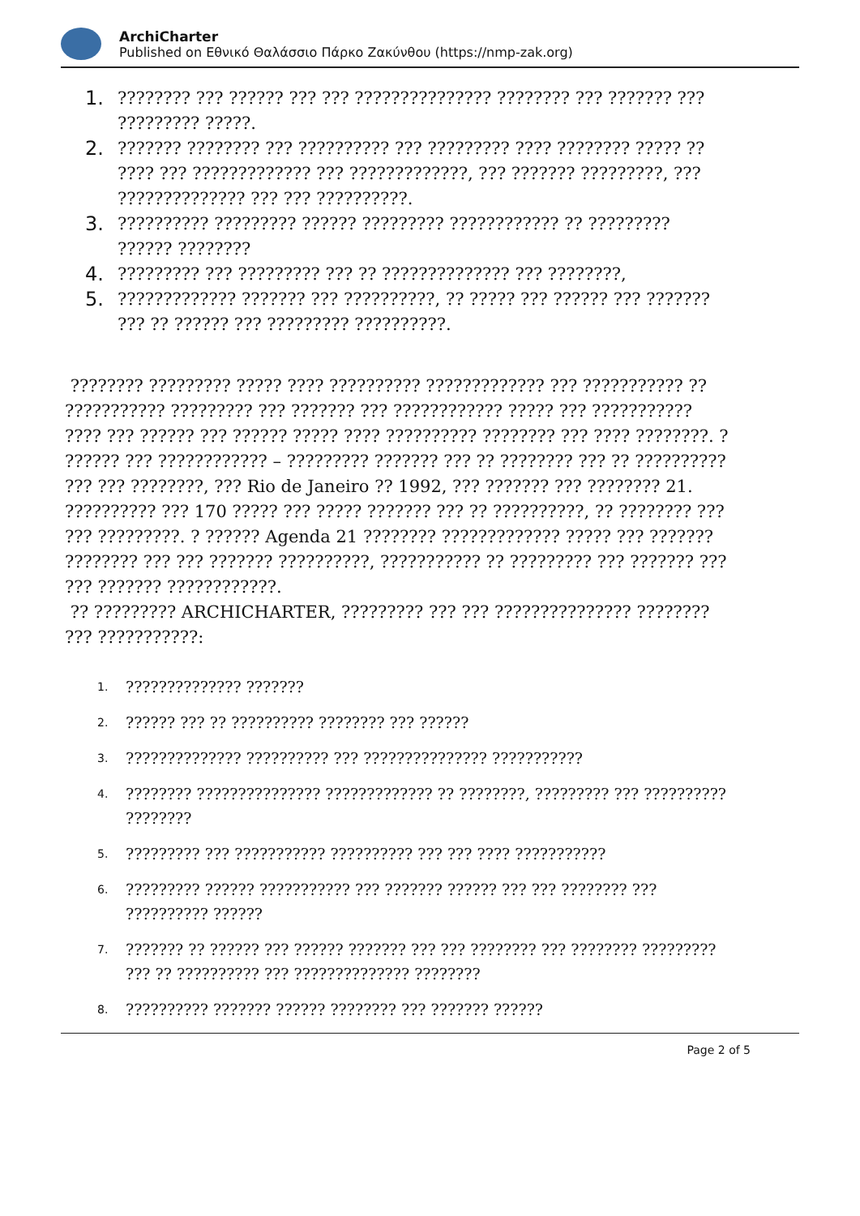ArchiCharter
Published on Εθνικό Θαλάσσιο Πάρκο Ζακύνθου (https://nmp-zak.org)
1.???????? ??? ?????? ??? ??? ??????????????? ???????? ??? ??????? ??? ????????? ?????.
2.??????? ???????? ??? ?????????? ??? ????????? ???? ???????? ????? ?? ???? ??? ????????????? ??? ?????????????, ??? ??????? ?????????, ??? ?????????????? ??? ??? ??????????.
3.?????????? ????????? ?????? ????????? ???????????? ?? ????????? ?????? ????????
4.????????? ??? ????????? ??? ?? ?????????????? ??? ????????,
5.????????????? ??????? ??? ??????????, ?? ????? ??? ?????? ??? ??????? ??? ?? ?????? ??? ????????? ??????????.
???????? ????????? ????? ???? ?????????? ????????????? ??? ??????????? ?? ??????????? ????????? ??? ??????? ??? ???????????? ????? ??? ??????????? ???? ??? ?????? ??? ?????? ????? ???? ?????????? ???????? ??? ???? ????????. ? ?????? ??? ???????????? – ????????? ??????? ??? ?? ???????? ??? ?? ?????????? ??? ??? ????????, ??? Rio de Janeiro ?? 1992, ??? ??????? ??? ???????? 21. ?????????? ??? 170 ????? ??? ????? ??????? ??? ?? ??????????, ?? ???????? ??? ??? ?????????. ? ?????? Agenda 21 ???????? ????????????? ????? ??? ??????? ???????? ??? ??? ??????? ??????????, ??????????? ?? ????????? ??? ??????? ??? ??? ??????? ????????????.
?? ????????? ARCHICHARTER, ????????? ??? ??? ??????????????? ???????? ??? ???????????:
1.?????????????? ???????
2.?????? ??? ?? ?????????? ???????? ??? ??????
3.?????????????? ?????????? ??? ??????????????? ???????????
4.???????? ??????????????? ????????????? ?? ????????, ????????? ??? ?????????? ????????
5.????????? ??? ??????????? ?????????? ??? ??? ???? ???????????
6.????????? ?????? ??????????? ??? ??????? ?????? ??? ??? ???????? ??? ?????????? ??????
7.??????? ?? ?????? ??? ?????? ??????? ??? ??? ???????? ??? ???????? ????????? ??? ?? ?????????? ??? ?????????????? ????????
8.?????????? ??????? ?????? ???????? ??? ??????? ??????
Page 2 of 5